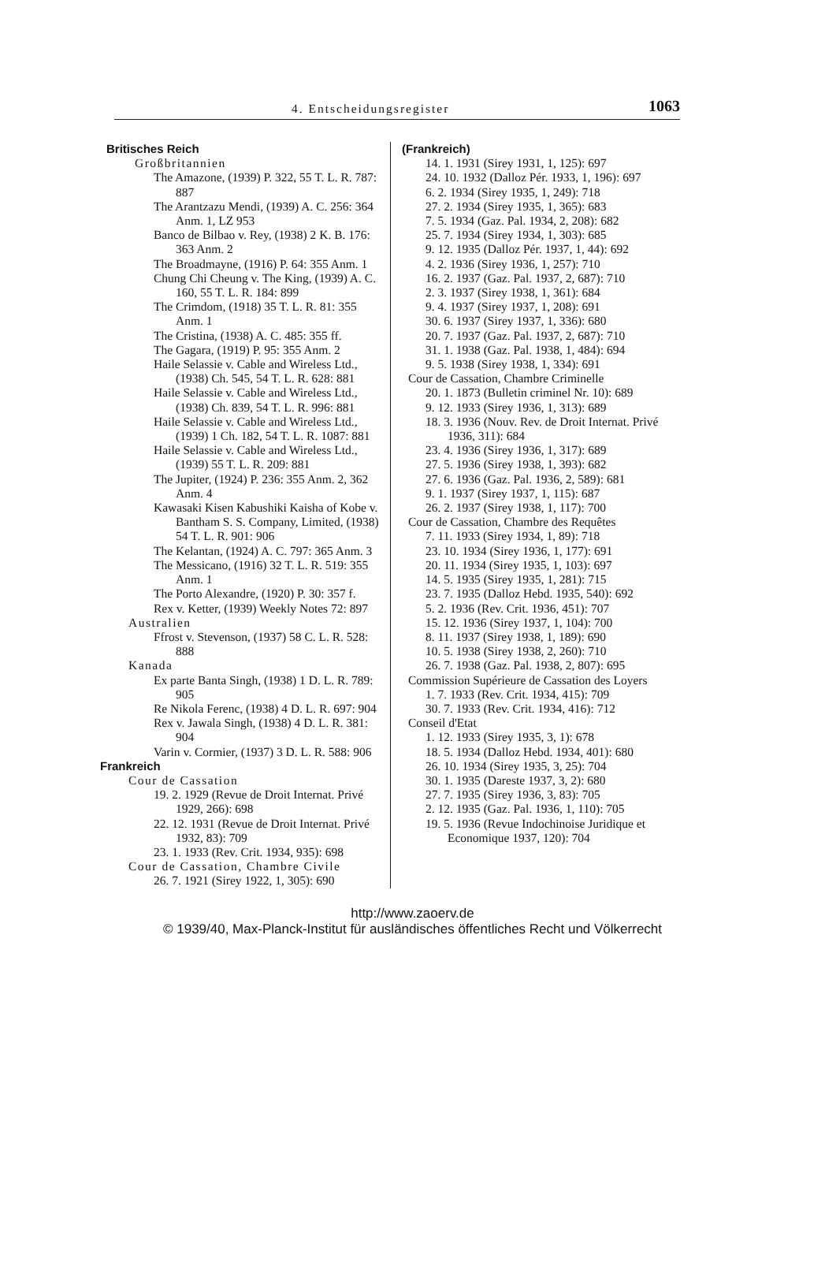4. Entscheidungsregister 1063
Britisches Reich
Großbritannien
The Amazone, (1939) P. 322, 55 T. L. R. 787: 887
The Arantzazu Mendi, (1939) A. C. 256: 364 Anm. 1, LZ 953
Banco de Bilbao v. Rey, (1938) 2 K. B. 176: 363 Anm. 2
The Broadmayne, (1916) P. 64: 355 Anm. 1
Chung Chi Cheung v. The King, (1939) A. C. 160, 55 T. L. R. 184: 899
The Crimdom, (1918) 35 T. L. R. 81: 355 Anm. 1
The Cristina, (1938) A. C. 485: 355 ff.
The Gagara, (1919) P. 95: 355 Anm. 2
Haile Selassie v. Cable and Wireless Ltd., (1938) Ch. 545, 54 T. L. R. 628: 881
Haile Selassie v. Cable and Wireless Ltd., (1938) Ch. 839, 54 T. L. R. 996: 881
Haile Selassie v. Cable and Wireless Ltd., (1939) 1 Ch. 182, 54 T. L. R. 1087: 881
Haile Selassie v. Cable and Wireless Ltd., (1939) 55 T. L. R. 209: 881
The Jupiter, (1924) P. 236: 355 Anm. 2, 362 Anm. 4
Kawasaki Kisen Kabushiki Kaisha of Kobe v. Bantham S. S. Company, Limited, (1938) 54 T. L. R. 901: 906
The Kelantan, (1924) A. C. 797: 365 Anm. 3
The Messicano, (1916) 32 T. L. R. 519: 355 Anm. 1
The Porto Alexandre, (1920) P. 30: 357 f.
Rex v. Ketter, (1939) Weekly Notes 72: 897
Australien
Ffrost v. Stevenson, (1937) 58 C. L. R. 528: 888
Kanada
Ex parte Banta Singh, (1938) 1 D. L. R. 789: 905
Re Nikola Ferenc, (1938) 4 D. L. R. 697: 904
Rex v. Jawala Singh, (1938) 4 D. L. R. 381: 904
Varin v. Cormier, (1937) 3 D. L. R. 588: 906
Frankreich
Cour de Cassation
19. 2. 1929 (Revue de Droit Internat. Privé 1929, 266): 698
22. 12. 1931 (Revue de Droit Internat. Privé 1932, 83): 709
23. 1. 1933 (Rev. Crit. 1934, 935): 698
Cour de Cassation, Chambre Civile
26. 7. 1921 (Sirey 1922, 1, 305): 690
(Frankreich)
14. 1. 1931 (Sirey 1931, 1, 125): 697
24. 10. 1932 (Dalloz Pér. 1933, 1, 196): 697
6. 2. 1934 (Sirey 1935, 1, 249): 718
27. 2. 1934 (Sirey 1935, 1, 365): 683
7. 5. 1934 (Gaz. Pal. 1934, 2, 208): 682
25. 7. 1934 (Sirey 1934, 1, 303): 685
9. 12. 1935 (Dalloz Pér. 1937, 1, 44): 692
4. 2. 1936 (Sirey 1936, 1, 257): 710
16. 2. 1937 (Gaz. Pal. 1937, 2, 687): 710
2. 3. 1937 (Sirey 1938, 1, 361): 684
9. 4. 1937 (Sirey 1937, 1, 208): 691
30. 6. 1937 (Sirey 1937, 1, 336): 680
20. 7. 1937 (Gaz. Pal. 1937, 2, 687): 710
31. 1. 1938 (Gaz. Pal. 1938, 1, 484): 694
9. 5. 1938 (Sirey 1938, 1, 334): 691
Cour de Cassation, Chambre Criminelle
20. 1. 1873 (Bulletin criminel Nr. 10): 689
9. 12. 1933 (Sirey 1936, 1, 313): 689
18. 3. 1936 (Nouv. Rev. de Droit Internat. Privé 1936, 311): 684
23. 4. 1936 (Sirey 1936, 1, 317): 689
27. 5. 1936 (Sirey 1938, 1, 393): 682
27. 6. 1936 (Gaz. Pal. 1936, 2, 589): 681
9. 1. 1937 (Sirey 1937, 1, 115): 687
26. 2. 1937 (Sirey 1938, 1, 117): 700
Cour de Cassation, Chambre des Requêtes
7. 11. 1933 (Sirey 1934, 1, 89): 718
23. 10. 1934 (Sirey 1936, 1, 177): 691
20. 11. 1934 (Sirey 1935, 1, 103): 697
14. 5. 1935 (Sirey 1935, 1, 281): 715
23. 7. 1935 (Dalloz Hebd. 1935, 540): 692
5. 2. 1936 (Rev. Crit. 1936, 451): 707
15. 12. 1936 (Sirey 1937, 1, 104): 700
8. 11. 1937 (Sirey 1938, 1, 189): 690
10. 5. 1938 (Sirey 1938, 2, 260): 710
26. 7. 1938 (Gaz. Pal. 1938, 2, 807): 695
Commission Supérieure de Cassation des Loyers
1. 7. 1933 (Rev. Crit. 1934, 415): 709
30. 7. 1933 (Rev. Crit. 1934, 416): 712
Conseil d'Etat
1. 12. 1933 (Sirey 1935, 3, 1): 678
18. 5. 1934 (Dalloz Hebd. 1934, 401): 680
26. 10. 1934 (Sirey 1935, 3, 25): 704
30. 1. 1935 (Dareste 1937, 3, 2): 680
27. 7. 1935 (Sirey 1936, 3, 83): 705
2. 12. 1935 (Gaz. Pal. 1936, 1, 110): 705
19. 5. 1936 (Revue Indochinoise Juridique et Economique 1937, 120): 704
http://www.zaoerv.de
© 1939/40, Max-Planck-Institut für ausländisches öffentliches Recht und Völkerrecht